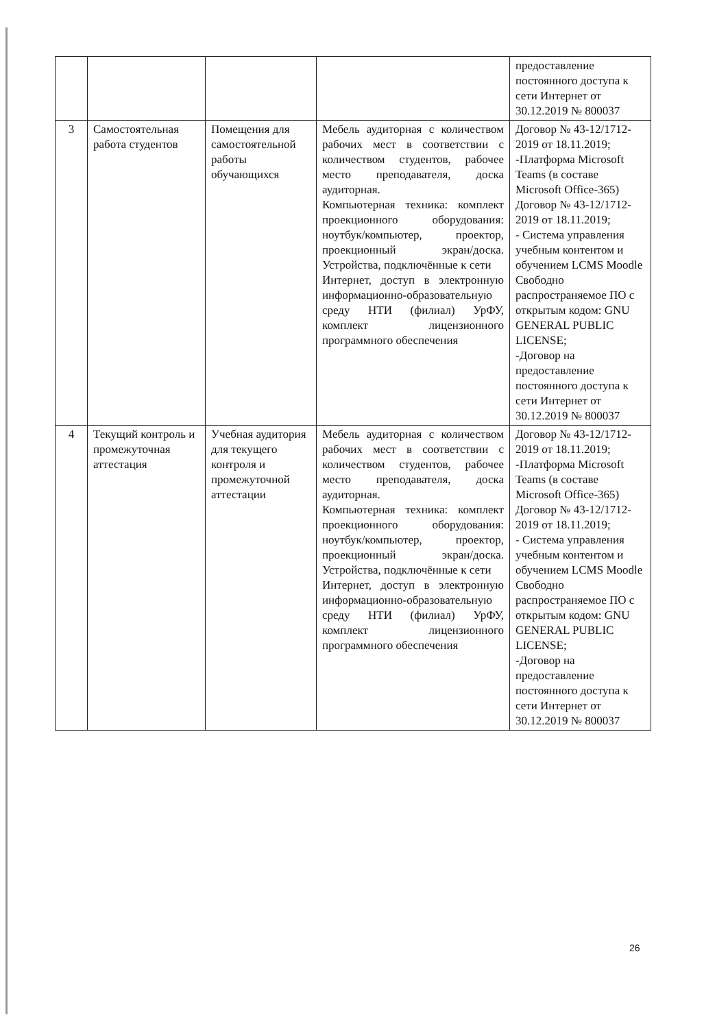| | | | | предоставление постоянного доступа к сети Интернет от 30.12.2019 № 800037 |
| 3 | Самостоятельная работа студентов | Помещения для самостоятельной работы обучающихся | Мебель аудиторная с количеством рабочих мест в соответствии с количеством студентов, рабочее место преподавателя, доска аудиторная. Компьютерная техника: комплект проекционного оборудования: ноутбук/компьютер, проектор, проекционный экран/доска. Устройства, подключённые к сети Интернет, доступ в электронную информационно-образовательную среду НТИ (филиал) УрФУ, комплект лицензионного программного обеспечения | Договор № 43-12/1712-2019 от 18.11.2019; -Платформа Microsoft Teams (в составе Microsoft Office-365) Договор № 43-12/1712-2019 от 18.11.2019; - Система управления учебным контентом и обучением LCMS Moodle Свободно распространяемое ПО с открытым кодом: GNU GENERAL PUBLIC LICENSE; -Договор на предоставление постоянного доступа к сети Интернет от 30.12.2019 № 800037 |
| 4 | Текущий контроль и промежуточная аттестация | Учебная аудитория для текущего контроля и промежуточной аттестации | Мебель аудиторная с количеством рабочих мест в соответствии с количеством студентов, рабочее место преподавателя, доска аудиторная. Компьютерная техника: комплект проекционного оборудования: ноутбук/компьютер, проектор, проекционный экран/доска. Устройства, подключённые к сети Интернет, доступ в электронную информационно-образовательную среду НТИ (филиал) УрФУ, комплект лицензионного программного обеспечения | Договор № 43-12/1712-2019 от 18.11.2019; -Платформа Microsoft Teams (в составе Microsoft Office-365) Договор № 43-12/1712-2019 от 18.11.2019; - Система управления учебным контентом и обучением LCMS Moodle Свободно распространяемое ПО с открытым кодом: GNU GENERAL PUBLIC LICENSE; -Договор на предоставление постоянного доступа к сети Интернет от 30.12.2019 № 800037 |
26